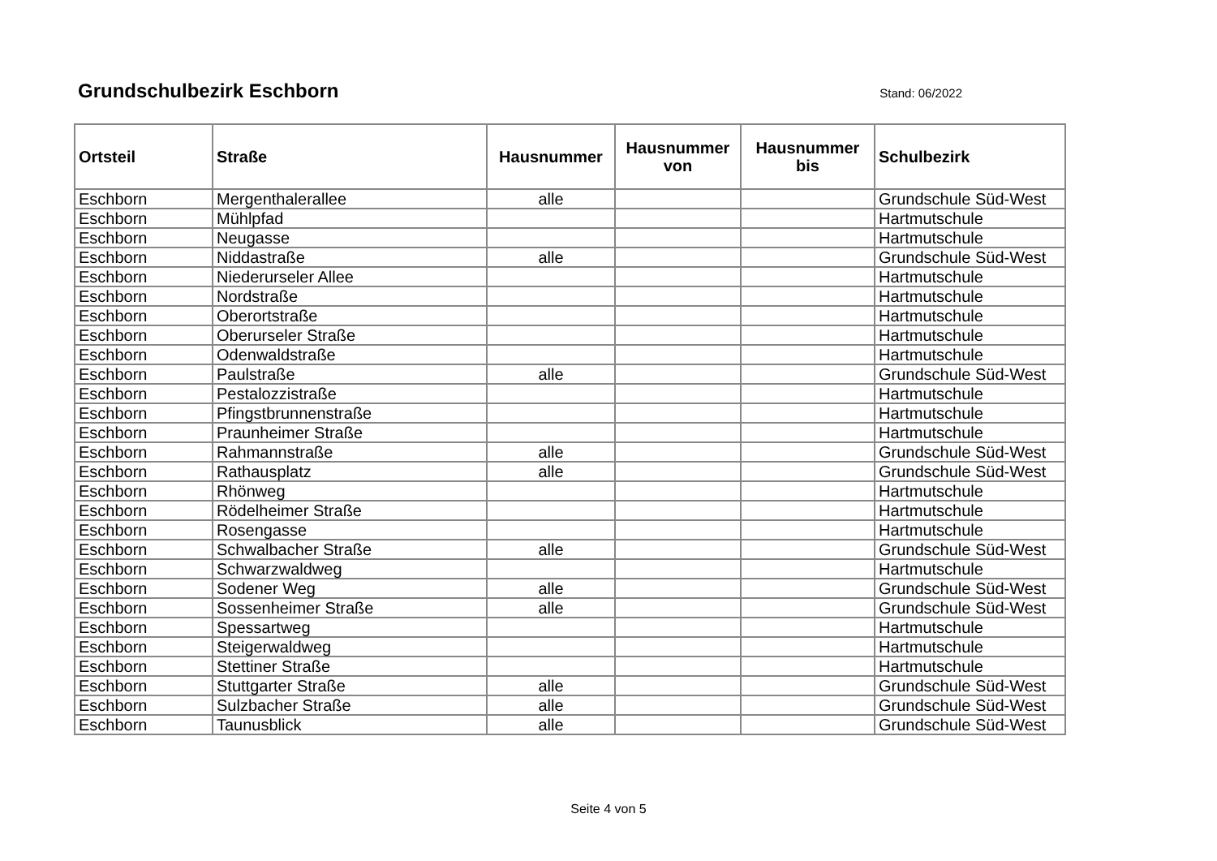Grundschulbezirk Eschborn
Stand: 06/2022
| Ortsteil | Straße | Hausnummer | Hausnummer von | Hausnummer bis | Schulbezirk |
| --- | --- | --- | --- | --- | --- |
| Eschborn | Mergenthalerallee | alle | | | Grundschule Süd-West |
| Eschborn | Mühlpfad | | | | Hartmutschule |
| Eschborn | Neugasse | | | | Hartmutschule |
| Eschborn | Niddastraße | alle | | | Grundschule Süd-West |
| Eschborn | Niederurseler Allee | | | | Hartmutschule |
| Eschborn | Nordstraße | | | | Hartmutschule |
| Eschborn | Oberortstraße | | | | Hartmutschule |
| Eschborn | Oberurseler Straße | | | | Hartmutschule |
| Eschborn | Odenwaldstraße | | | | Hartmutschule |
| Eschborn | Paulstraße | alle | | | Grundschule Süd-West |
| Eschborn | Pestalozzistraße | | | | Hartmutschule |
| Eschborn | Pfingstbrunnenstraße | | | | Hartmutschule |
| Eschborn | Praunheimer Straße | | | | Hartmutschule |
| Eschborn | Rahmannstraße | alle | | | Grundschule Süd-West |
| Eschborn | Rathausplatz | alle | | | Grundschule Süd-West |
| Eschborn | Rhönweg | | | | Hartmutschule |
| Eschborn | Rödelheimer Straße | | | | Hartmutschule |
| Eschborn | Rosengasse | | | | Hartmutschule |
| Eschborn | Schwalbacher Straße | alle | | | Grundschule Süd-West |
| Eschborn | Schwarzwaldweg | | | | Hartmutschule |
| Eschborn | Sodener Weg | alle | | | Grundschule Süd-West |
| Eschborn | Sossenheimer Straße | alle | | | Grundschule Süd-West |
| Eschborn | Spessartweg | | | | Hartmutschule |
| Eschborn | Steigerwaldweg | | | | Hartmutschule |
| Eschborn | Stettiner Straße | | | | Hartmutschule |
| Eschborn | Stuttgarter Straße | alle | | | Grundschule Süd-West |
| Eschborn | Sulzbacher Straße | alle | | | Grundschule Süd-West |
| Eschborn | Taunusblick | alle | | | Grundschule Süd-West |
Seite 4 von 5